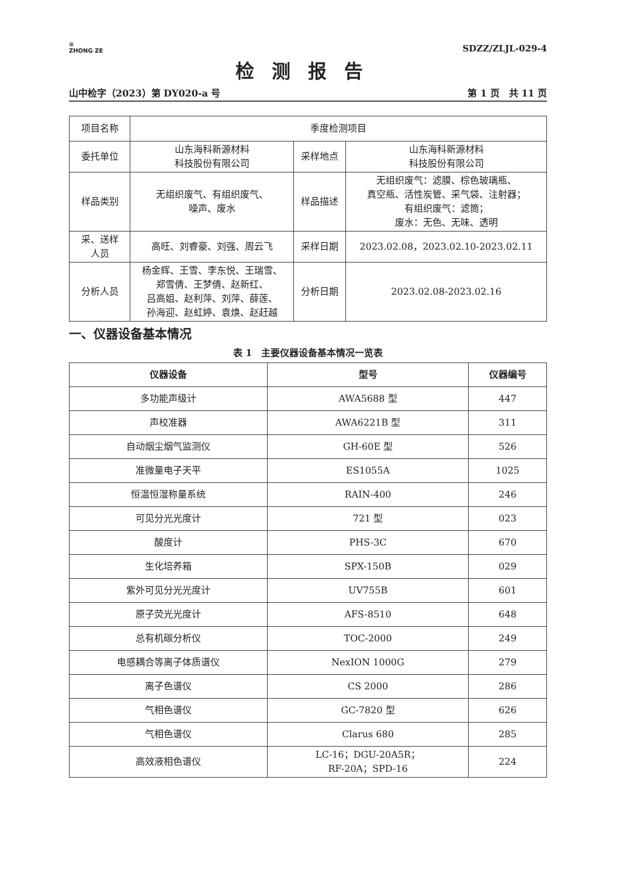≋
ZHONG ZE
SDZZ/ZLJL-029-4
检测报告
山中检字（2023）第 DY020-a 号 第 1 页　共 11 页
| 项目名称 | 季度检测项目 | | |
| 委托单位 | 山东海科新源材料 科技股份有限公司 | 采样地点 | 山东海科新源材料 科技股份有限公司 |
| 样品类别 | 无组织废气、有组织废气、 噪声、废水 | 样品描述 | 无组织废气：滤膜、棕色玻璃瓶、 真空瓶、活性炭管、采气袋、注射器； 有组织废气：滤筒； 废水：无色、无味、透明 |
| 采、送样 人员 | 高旺、刘睿豪、刘强、周云飞 | 采样日期 | 2023.02.08，2023.02.10-2023.02.11 |
| 分析人员 | 杨金辉、王雪、李东悦、王瑞雪、 郑雪倩、王梦倩、赵新红、 吕高姐、赵利萍、刘萍、薛莲、 孙海迎、赵虹婷、袁焕、赵赶越 | 分析日期 | 2023.02.08-2023.02.16 |
一、仪器设备基本情况
表 1　主要仪器设备基本情况一览表
| 仪器设备 | 型号 | 仪器编号 |
| --- | --- | --- |
| 多功能声级计 | AWA5688 型 | 447 |
| 声校准器 | AWA6221B 型 | 311 |
| 自动烟尘烟气监测仪 | GH-60E 型 | 526 |
| 准微量电子天平 | ES1055A | 1025 |
| 恒温恒湿称量系统 | RAIN-400 | 246 |
| 可见分光光度计 | 721 型 | 023 |
| 酸度计 | PHS-3C | 670 |
| 生化培养箱 | SPX-150B | 029 |
| 紫外可见分光光度计 | UV755B | 601 |
| 原子荧光光度计 | AFS-8510 | 648 |
| 总有机碳分析仪 | TOC-2000 | 249 |
| 电感耦合等离子体质谱仪 | NexION 1000G | 279 |
| 离子色谱仪 | CS 2000 | 286 |
| 气相色谱仪 | GC-7820 型 | 626 |
| 气相色谱仪 | Clarus 680 | 285 |
| 高效液相色谱仪 | LC-16；DGU-20A5R； RF-20A；SPD-16 | 224 |